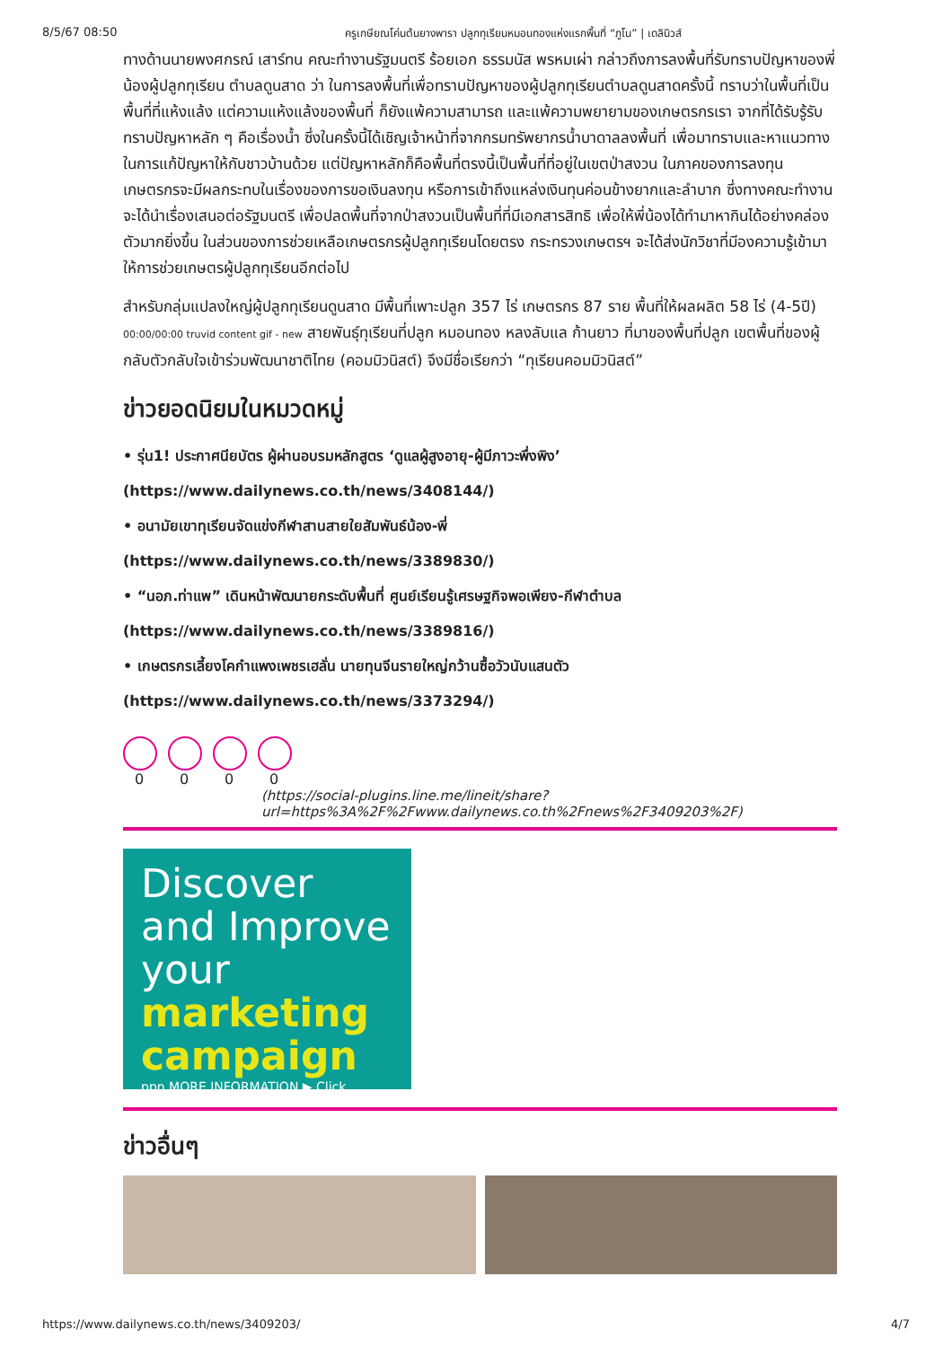8/5/67 08:50 ครูเกษียณโค่นต้นยางพารา ปลูกทุเรียนหมอนทองแห่งแรกพื้นที่ “ภูโน” | เดลินิวส์
ทางด้านนายพงศกรณ์ เสาร์ทน คณะทำงานรัฐมนตรี ร้อยเอก ธรรมนัส พรหมเผ่า กล่าวถึงการลงพื้นที่รับทราบปัญหาของพี่น้องผู้ปลูกทุเรียน ตำบลดูนสาด ว่า ในการลงพื้นที่เพื่อทราบปัญหาของผู้ปลูกทุเรียนตำบลดูนสาดครั้งนี้ ทราบว่าในพื้นที่เป็นพื้นที่ที่แห้งแล้ง แต่ความแห้งแล้งของพื้นที่ ก็ยังแพ้ความสามารถ และแพ้ความพยายามของเกษตรกรเรา จากที่ได้รับรู้รับทราบปัญหาหลัก ๆ คือเรื่องน้ำ ซึ่งในครั้งนี้ได้เชิญเจ้าหน้าที่จากกรมทรัพยากรน้ำบาดาลลงพื้นที่ เพื่อมาทราบและหาแนวทางในการแก้ปัญหาให้กับชาวบ้านด้วย แต่ปัญหาหลักก็คือพื้นที่ตรงนี้เป็นพื้นที่ที่อยู่ในเขตป่าสงวน ในภาคของการลงทุน เกษตรกรจะมีผลกระทบในเรื่องของการขอเงินลงทุน หรือการเข้าถึงแหล่งเงินทุนค่อนข้างยากและลำบาก ซึ่งทางคณะทำงานจะได้นำเรื่องเสนอต่อรัฐมนตรี เพื่อปลดพื้นที่จากป่าสงวนเป็นพื้นที่ที่มีเอกสารสิทธิ เพื่อให้พี่น้องได้ทำมาหากินได้อย่างคล่องตัวมากยิ่งขึ้น ในส่วนของการช่วยเหลือเกษตรกรผู้ปลูกทุเรียนโดยตรง กระทรวงเกษตรฯ จะได้ส่งนักวิชาที่มีองความรู้เข้ามาให้การช่วยเกษตรผู้ปลูกทุเรียนอีกต่อไป
สำหรับกลุ่มแปลงใหญ่ผู้ปลูกทุเรียนดูนสาด มีพื้นที่เพาะปลูก 357 ไร่ เกษตรกร 87 ราย พื้นที่ให้ผลผลิต 58 ไร่ (4-5ปี) 00:00/00:00 truvid content gif - new สายพันธุ์ทุเรียนที่ปลูก หมอนทอง หลงลับแล ก้านยาว ที่มาของพื้นที่ปลูก เขตพื้นที่ของผู้กลับตัวกลับใจเข้าร่วมพัฒนาชาติไทย (คอมมิวนิสต์) จึงมีชื่อเรียกว่า “ทุเรียนคอมมิวนิสต์”
ข่าวยอดนิยมในหมวดหมู่
• รุ่น1! ประกาศนียบัตร ผู้ผ่านอบรมหลักสูตร ‘ดูแลผู้สูงอายุ-ผู้มีภาวะพึ่งพิง’
(https://www.dailynews.co.th/news/3408144/)
• อนามัยเขาทุเรียนจัดแข่งกีฬาสานสายใยสัมพันธ์น้อง-พี่
(https://www.dailynews.co.th/news/3389830/)
• “นอภ.ท่าแพ” เดินหน้าพัฒนายกระดับพื้นที่ ศูนย์เรียนรู้เศรษฐกิจพอเพียง-กีฬาตำบล
(https://www.dailynews.co.th/news/3389816/)
• เกษตรกรเลี้ยงโคกำแพงเพชรเฮลั่น นายทุนจีนรายใหญ่กว้านซื้อวัวนับแสนตัว
(https://www.dailynews.co.th/news/3373294/)
0 0 0 0
(https://social-plugins.line.me/lineit/share?url=https%3A%2F%2Fwww.dailynews.co.th%2Fnews%2F3409203%2F)
Discover
and Improve
your marketing
campaign
ppn MORE INFORMATION ▶ Click
ข่าวอื่นๆ
https://www.dailynews.co.th/news/3409203/ 4/7